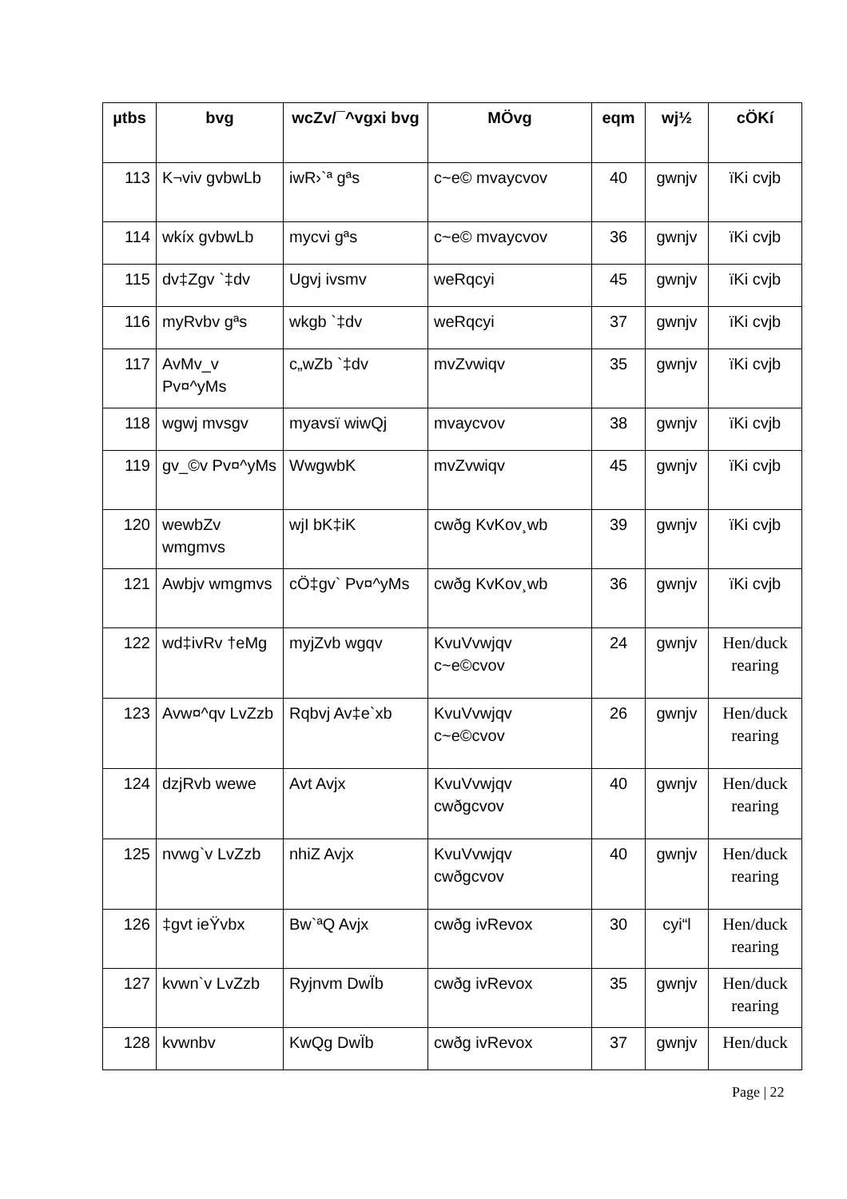| µtbs | bvg | wcZv/¯^vgxi bvg | MÖvg | eqm | wj½ | cÖKí |
| --- | --- | --- | --- | --- | --- | --- |
| 113 | K¬viv gvbwLb | iwR›`ª gªs | c~e© mvaycvov | 40 | gwnjv | ïKi cvjb |
| 114 | wkíx gvbwLb | mycvi gªs | c~e© mvaycvov | 36 | gwnjv | ïKi cvjb |
| 115 | dv‡Zgv `‡dv | Ugvj ivsmv | weRqcyi | 45 | gwnjv | ïKi cvjb |
| 116 | myRvbv gªs | wkgb `‡dv | weRqcyi | 37 | gwnjv | ïKi cvjb |
| 117 | AvMv_v Pv¤^yMs | c„wZb `‡dv | mvZvwiqv | 35 | gwnjv | ïKi cvjb |
| 118 | wgwj mvsgv | myavsï wiwQj | mvaycvov | 38 | gwnjv | ïKi cvjb |
| 119 | gv_©v Pv¤^yMs | WwgwbK | mvZvwiqv | 45 | gwnjv | ïKi cvjb |
| 120 | wewbZv wmgmvs | wjI bK‡iK | cwðg KvKov¸wb | 39 | gwnjv | ïKi cvjb |
| 121 | Awbjv wmgmvs | cÖ‡gv` Pv¤^yMs | cwðg KvKov¸wb | 36 | gwnjv | ïKi cvjb |
| 122 | wd‡ivRv †eMg | myjZvb wgqv | KvuVvwjqv c~e©cvov | 24 | gwnjv | Hen/duck rearing |
| 123 | Avw¤^qv LvZzb | Rqbvj Av‡e`xb | KvuVvwjqv c~e©cvov | 26 | gwnjv | Hen/duck rearing |
| 124 | dzjRvb wewe | Avt Avjx | KvuVvwjqv cwðgcvov | 40 | gwnjv | Hen/duck rearing |
| 125 | nvwg`v LvZzb | nhiZ Avjx | KvuVvwjqv cwðgcvov | 40 | gwnjv | Hen/duck rearing |
| 126 | ‡gvt ieŸvbx | Bw`ªQ Avjx | cwðg ivRevox | 30 | cyi“l | Hen/duck rearing |
| 127 | kvwn`v LvZzb | Ryjnvm DwÏb | cwðg ivRevox | 35 | gwnjv | Hen/duck rearing |
| 128 | kvwnbv | KwQg DwÏb | cwðg ivRevox | 37 | gwnjv | Hen/duck |
Page | 22